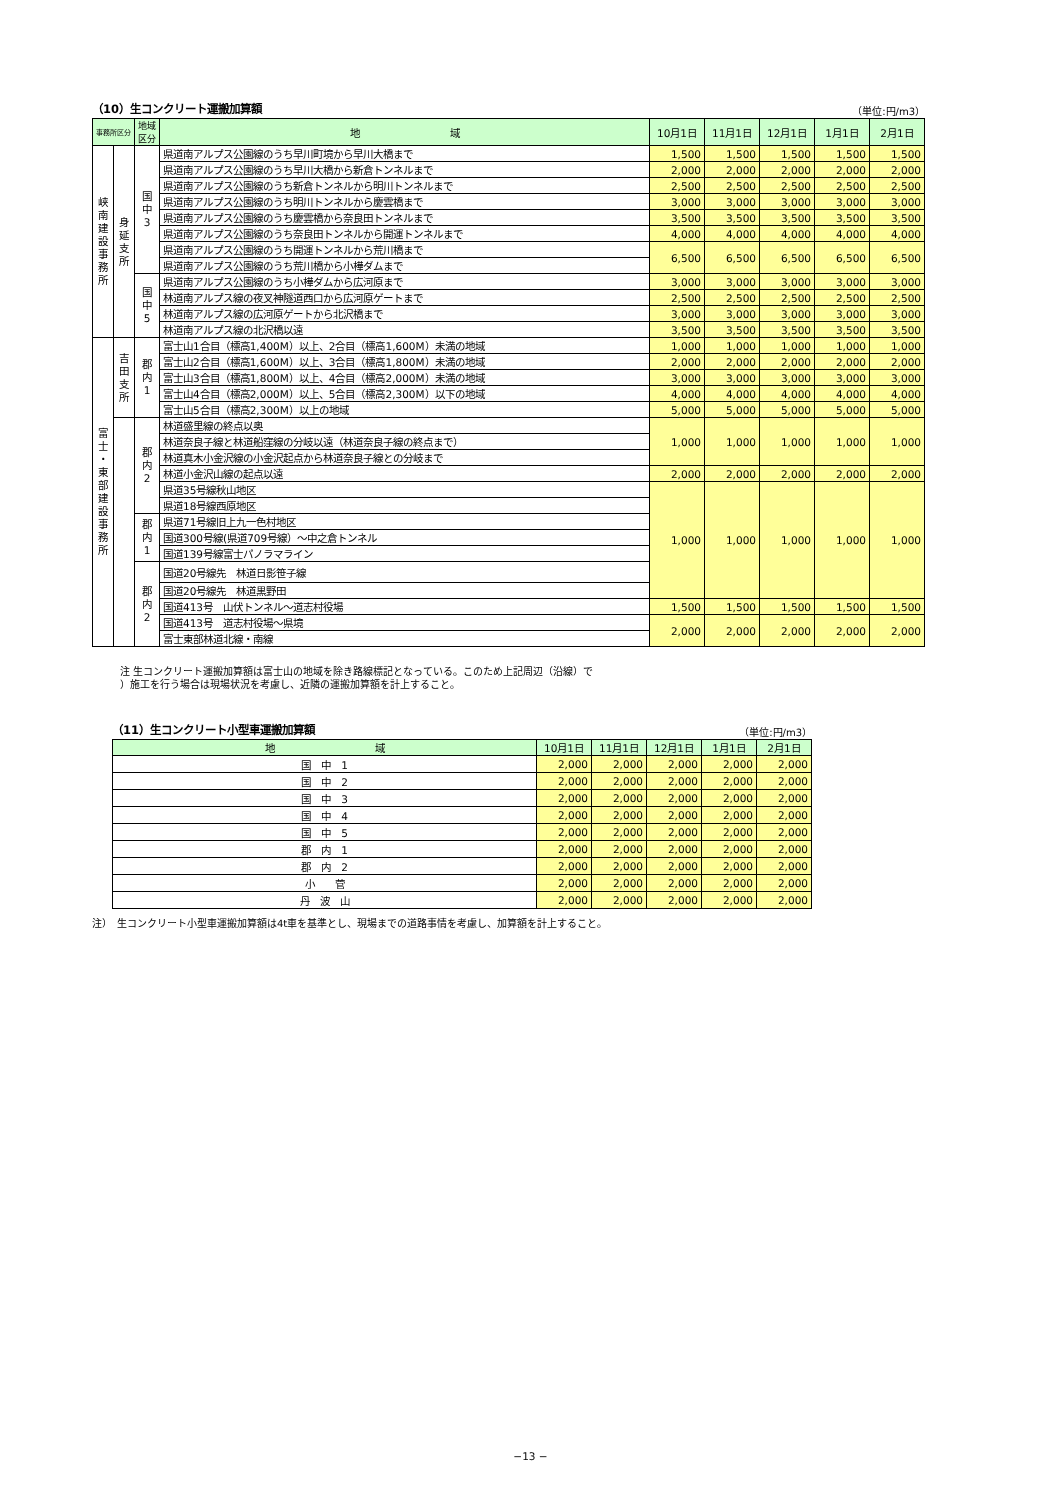（10）生コンクリート運搬加算額 （単位:円/m3）
| 事務所区分 | | 地域 区分 | 地 域 | 10月1日 | 11月1日 | 12月1日 | 1月1日 | 2月1日 |
| --- | --- | --- | --- | --- | --- | --- | --- | --- |
| 峡 南 建 設 事 務 所 | 身 延 支 所 | 国 中 3 | 県道南アルプス公園線のうち早川町境から早川大橋まで | 1,500 | 1,500 | 1,500 | 1,500 | 1,500 |
| | | | 県道南アルプス公園線のうち早川大橋から新倉トンネルまで | 2,000 | 2,000 | 2,000 | 2,000 | 2,000 |
| | | | 県道南アルプス公園線のうち新倉トンネルから明川トンネルまで | 2,500 | 2,500 | 2,500 | 2,500 | 2,500 |
| | | | 県道南アルプス公園線のうち明川トンネルから慶雲橋まで | 3,000 | 3,000 | 3,000 | 3,000 | 3,000 |
| | | | 県道南アルプス公園線のうち慶雲橋から奈良田トンネルまで | 3,500 | 3,500 | 3,500 | 3,500 | 3,500 |
| | | | 県道南アルプス公園線のうち奈良田トンネルから開運トンネルまで | 4,000 | 4,000 | 4,000 | 4,000 | 4,000 |
| | | | 県道南アルプス公園線のうち開運トンネルから荒川橋まで | 6,500 | 6,500 | 6,500 | 6,500 | 6,500 |
| | | | 県道南アルプス公園線のうち荒川橋から小樺ダムまで | | | | | |
| | | 国 中 5 | 県道南アルプス公園線のうち小樺ダムから広河原まで | 3,000 | 3,000 | 3,000 | 3,000 | 3,000 |
| | | | 林道南アルプス線の夜叉神隧道西口から広河原ゲートまで | 2,500 | 2,500 | 2,500 | 2,500 | 2,500 |
| | | | 林道南アルプス線の広河原ゲートから北沢橋まで | 3,000 | 3,000 | 3,000 | 3,000 | 3,000 |
| | | | 林道南アルプス線の北沢橋以遠 | 3,500 | 3,500 | 3,500 | 3,500 | 3,500 |
| 富 士 ・ 東 部 建 設 事 務 所 | 吉 田 支 所 | 郡 内 1 | 富士山1合目（標高1,400M）以上、2合目（標高1,600M）未満の地域 | 1,000 | 1,000 | 1,000 | 1,000 | 1,000 |
| | | | 富士山2合目（標高1,600M）以上、3合目（標高1,800M）未満の地域 | 2,000 | 2,000 | 2,000 | 2,000 | 2,000 |
| | | | 富士山3合目（標高1,800M）以上、4合目（標高2,000M）未満の地域 | 3,000 | 3,000 | 3,000 | 3,000 | 3,000 |
| | | | 富士山4合目（標高2,000M）以上、5合目（標高2,300M）以下の地域 | 4,000 | 4,000 | 4,000 | 4,000 | 4,000 |
| | | | 富士山5合目（標高2,300M）以上の地域 | 5,000 | 5,000 | 5,000 | 5,000 | 5,000 |
| | | 郡 内 2 | 林道盛里線の終点以奥 | 1,000 | 1,000 | 1,000 | 1,000 | 1,000 |
| | | | 林道奈良子線と林道船窪線の分岐以遠（林道奈良子線の終点まで） | | | | | |
| | | | 林道真木小金沢線の小金沢起点から林道奈良子線との分岐まで | | | | | |
| | | | 林道小金沢山線の起点以遠 | 2,000 | 2,000 | 2,000 | 2,000 | 2,000 |
| | | | 県道35号線秋山地区 | 1,000 | 1,000 | 1,000 | 1,000 | 1,000 |
| | | | 県道18号線西原地区 | | | | | |
| | | 郡 内 1 | 県道71号線旧上九一色村地区 | | | | | |
| | | | 国道300号線(県道709号線）～中之倉トンネル | | | | | |
| | | | 国道139号線富士パノラマライン | | | | | |
| | | 郡 内 2 | 国道20号線先 林道日影笹子線 | | | | | |
| | | | 国道20号線先 林道黒野田 | | | | | |
| | | | 国道413号 山伏トンネル～道志村役場 | 1,500 | 1,500 | 1,500 | 1,500 | 1,500 |
| | | | 国道413号 道志村役場～県境 | 2,000 | 2,000 | 2,000 | 2,000 | 2,000 |
| | | | 富士東部林道北線・南線 | | | | | |
注 生コンクリート運搬加算額は富士山の地域を除き路線標記となっている。このため上記周辺（沿線）で
）施工を行う場合は現場状況を考慮し、近隣の運搬加算額を計上すること。
（11）生コンクリート小型車運搬加算額 （単位:円/m3）
| 地 域 | 10月1日 | 11月1日 | 12月1日 | 1月1日 | 2月1日 |
| --- | --- | --- | --- | --- | --- |
| 国 中 1 | 2,000 | 2,000 | 2,000 | 2,000 | 2,000 |
| 国 中 2 | 2,000 | 2,000 | 2,000 | 2,000 | 2,000 |
| 国 中 3 | 2,000 | 2,000 | 2,000 | 2,000 | 2,000 |
| 国 中 4 | 2,000 | 2,000 | 2,000 | 2,000 | 2,000 |
| 国 中 5 | 2,000 | 2,000 | 2,000 | 2,000 | 2,000 |
| 郡 内 1 | 2,000 | 2,000 | 2,000 | 2,000 | 2,000 |
| 郡 内 2 | 2,000 | 2,000 | 2,000 | 2,000 | 2,000 |
| 小 菅 | 2,000 | 2,000 | 2,000 | 2,000 | 2,000 |
| 丹 波 山 | 2,000 | 2,000 | 2,000 | 2,000 | 2,000 |
注）　生コンクリート小型車運搬加算額は4t車を基準とし、現場までの道路事情を考慮し、加算額を計上すること。
−13 −